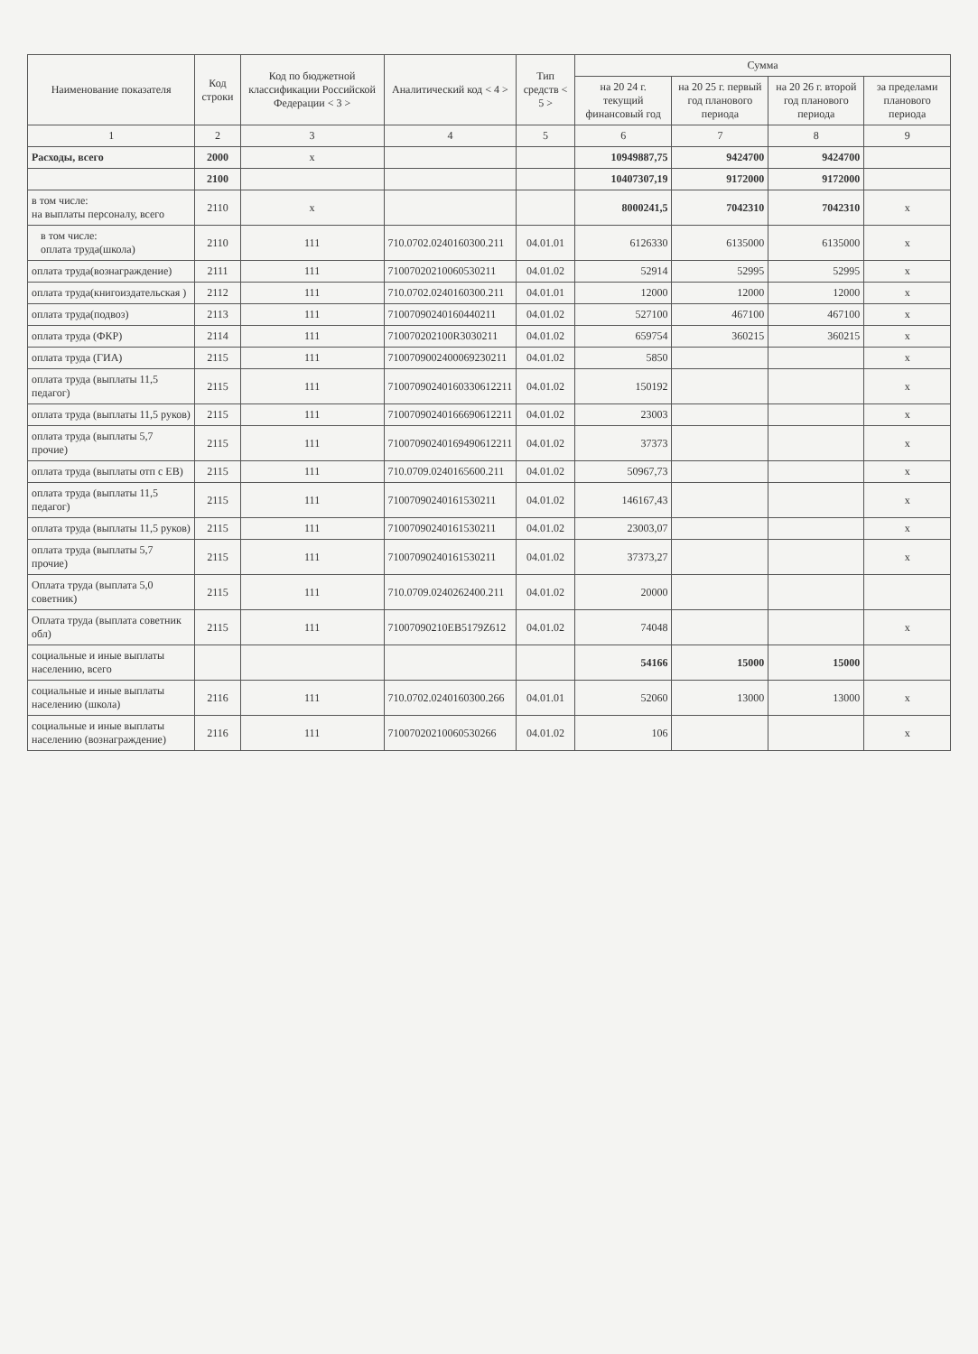| Наименование показателя | Код строки | Код по бюджетной классификации Российской Федерации < 3 > | Аналитический код < 4 > | Тип средств < 5 > | Сумма | | | |
| --- | --- | --- | --- | --- | --- | --- | --- | --- |
| | | | | | на 20 24 г. текущий финансовый год | на 20 25 г. первый год планового периода | на 20 26 г. второй год планового периода | за пределами планового периода |
| 1 | 2 | 3 | 4 | 5 | 6 | 7 | 8 | 9 |
| Расходы, всего | 2000 | x | | | 10949887,75 | 9424700 | 9424700 | |
| | 2100 | | | | 10407307,19 | 9172000 | 9172000 | |
| в том числе: на выплаты персоналу, всего | 2110 | x | | | 8000241,5 | 7042310 | 7042310 | x |
| в том числе: оплата труда(школа) | 2110 | 111 | 710.0702.0240160300.211 | 04.01.01 | 6126330 | 6135000 | 6135000 | x |
| оплата труда(вознаграждение) | 2111 | 111 | 71007020210060530211 | 04.01.02 | 52914 | 52995 | 52995 | x |
| оплата труда(книгоиздательская ) | 2112 | 111 | 710.0702.0240160300.211 | 04.01.01 | 12000 | 12000 | 12000 | x |
| оплата труда(подвоз) | 2113 | 111 | 71007090240160440211 | 04.01.02 | 527100 | 467100 | 467100 | x |
| оплата труда (ФКР) | 2114 | 111 | 710070202100R3030211 | 04.01.02 | 659754 | 360215 | 360215 | x |
| оплата труда (ГИА) | 2115 | 111 | 7100709002400069230211 | 04.01.02 | 5850 | | | x |
| оплата труда (выплаты 11,5 педагог) | 2115 | 111 | 71007090240160330612211 | 04.01.02 | 150192 | | | x |
| оплата труда (выплаты 11,5 руков) | 2115 | 111 | 71007090240166690612211 | 04.01.02 | 23003 | | | x |
| оплата труда (выплаты 5,7 прочие) | 2115 | 111 | 71007090240169490612211 | 04.01.02 | 37373 | | | x |
| оплата труда (выплаты отп с ЕВ) | 2115 | 111 | 710.0709.0240165600.211 | 04.01.02 | 50967,73 | | | x |
| оплата труда (выплаты 11,5 педагог) | 2115 | 111 | 71007090240161530211 | 04.01.02 | 146167,43 | | | x |
| оплата труда (выплаты 11,5 руков) | 2115 | 111 | 71007090240161530211 | 04.01.02 | 23003,07 | | | x |
| оплата труда (выплаты 5,7 прочие) | 2115 | 111 | 71007090240161530211 | 04.01.02 | 37373,27 | | | x |
| Оплата труда (выплата 5,0 советник) | 2115 | 111 | 710.0709.0240262400.211 | 04.01.02 | 20000 | | | |
| Оплата труда (выплата советник обл) | 2115 | 111 | 71007090210EB5179Z612 | 04.01.02 | 74048 | | | x |
| социальные и иные выплаты населению, всего | | | | | 54166 | 15000 | 15000 | |
| социальные и иные выплаты населению (школа) | 2116 | 111 | 710.0702.0240160300.266 | 04.01.01 | 52060 | 13000 | 13000 | x |
| социальные и иные выплаты населению (вознаграждение) | 2116 | 111 | 71007020210060530266 | 04.01.02 | 106 | | | x |